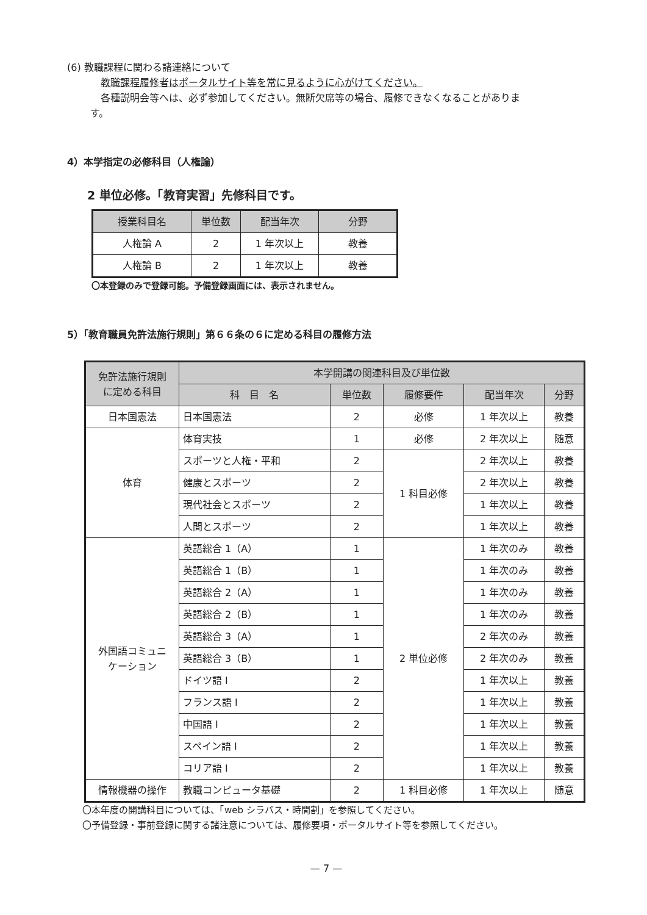(6) 教職課程に関わる諸連絡について
教職課程履修者はポータルサイト等を常に見るように心がけてください。
各種説明会等へは、必ず参加してください。無断欠席等の場合、履修できなくなることがありま
す。
4）本学指定の必修科目（人権論）
2 単位必修。「教育実習」先修科目です。
| 授業科目名 | 単位数 | 配当年次 | 分野 |
| --- | --- | --- | --- |
| 人権論 A | 2 | 1 年次以上 | 教養 |
| 人権論 B | 2 | 1 年次以上 | 教養 |
〇本登録のみで登録可能。予備登録画面には、表示されません。
5）「教育職員免許法施行規則」第６６条の６に定める科目の履修方法
| 免許法施行規則 に定める科目 | 本学開講の関連科目及び単位数 | | | | |
| --- | --- | --- | --- | --- | --- |
| | 科 目 名 | 単位数 | 履修要件 | 配当年次 | 分野 |
| 日本国憲法 | 日本国憲法 | 2 | 必修 | 1 年次以上 | 教養 |
| 体育 | 体育実技 | 1 | 必修 | 2 年次以上 | 随意 |
| | スポーツと人権・平和 | 2 | 1 科目必修 | 2 年次以上 | 教養 |
| | 健康とスポーツ | 2 | | 2 年次以上 | 教養 |
| | 現代社会とスポーツ | 2 | | 1 年次以上 | 教養 |
| | 人間とスポーツ | 2 | | 1 年次以上 | 教養 |
| 外国語コミュニ ケーション | 英語総合 1（A） | 1 | 2 単位必修 | 1 年次のみ | 教養 |
| | 英語総合 1（B） | 1 | | 1 年次のみ | 教養 |
| | 英語総合 2（A） | 1 | | 1 年次のみ | 教養 |
| | 英語総合 2（B） | 1 | | 1 年次のみ | 教養 |
| | 英語総合 3（A） | 1 | | 2 年次のみ | 教養 |
| | 英語総合 3（B） | 1 | | 2 年次のみ | 教養 |
| | ドイツ語 I | 2 | | 1 年次以上 | 教養 |
| | フランス語 I | 2 | | 1 年次以上 | 教養 |
| | 中国語 I | 2 | | 1 年次以上 | 教養 |
| | スペイン語 I | 2 | | 1 年次以上 | 教養 |
| | コリア語 I | 2 | | 1 年次以上 | 教養 |
| 情報機器の操作 | 教職コンピュータ基礎 | 2 | 1 科目必修 | 1 年次以上 | 随意 |
〇本年度の開講科目については、「web シラバス・時間割」を参照してください。
〇予備登録・事前登録に関する諸注意については、履修要項・ポータルサイト等を参照してください。
— 7 —